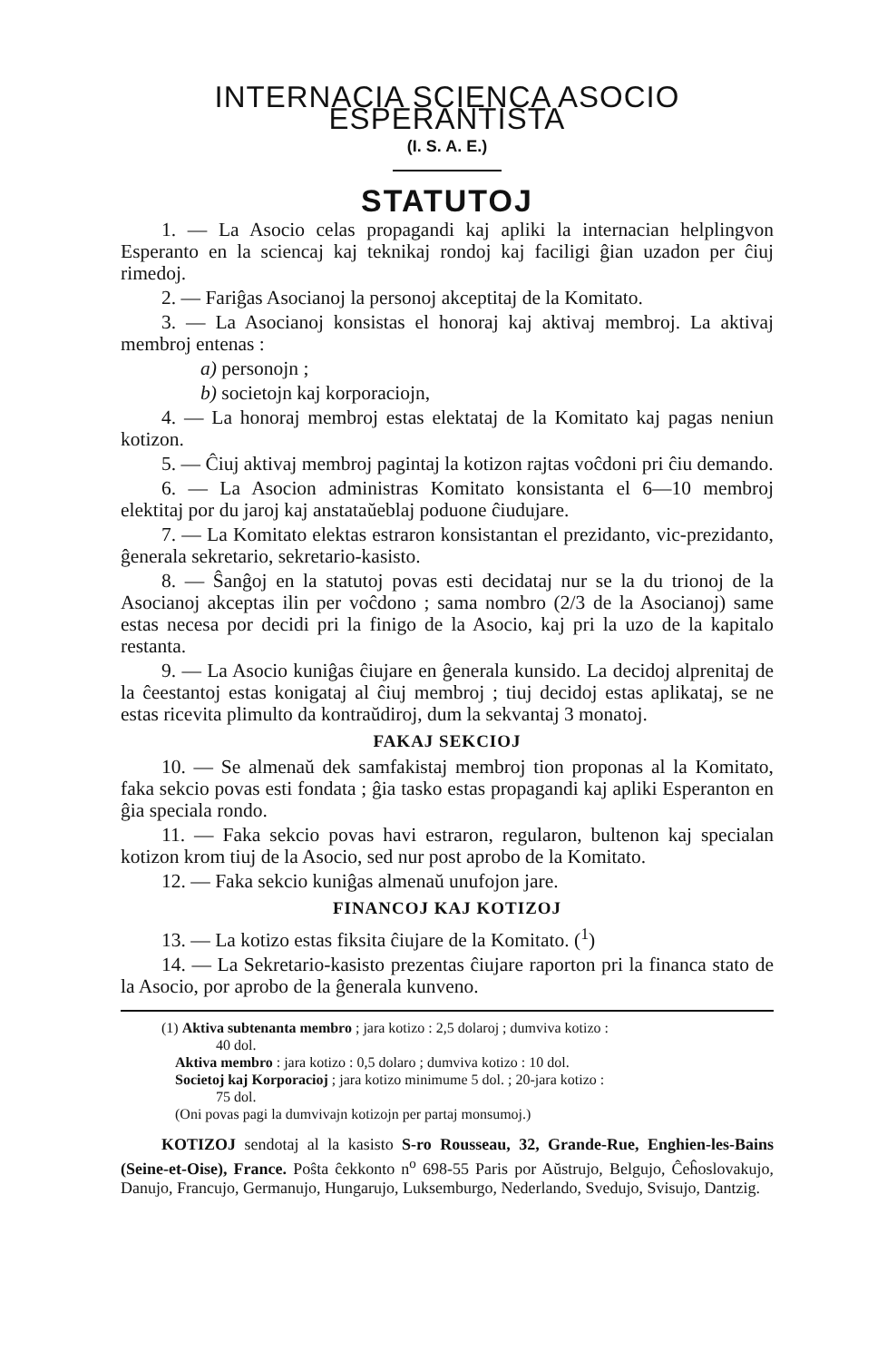INTERNACIA SCIENCA ASOCIO ESPERANTISTA
(I. S. A. E.)
STATUTOJ
1. — La Asocio celas propagandi kaj apliki la internacian helplingvon Esperanto en la sciencaj kaj teknikaj rondoj kaj faciligi ĝian uzadon per ĉiuj rimedoj.
2. — Fariĝas Asocianoj la personoj akceptitaj de la Komitato.
3. — La Asocianoj konsistas el honoraj kaj aktivaj membroj. La aktivaj membroj entenas :
a) personojn ;
b) societojn kaj korporaciojn,
4. — La honoraj membroj estas elektataj de la Komitato kaj pagas neniun kotizon.
5. — Ĉiuj aktivaj membroj pagintaj la kotizon rajtas voĉdoni pri ĉiu demando.
6. — La Asocion administras Komitato konsistanta el 6—10 membroj elektitaj por du jaroj kaj anstataŭeblaj poduone ĉiudujare.
7. — La Komitato elektas estraron konsistantan el prezidanto, vic-prezidanto, ĝenerala sekretario, sekretario-kasisto.
8. — Ŝanĝoj en la statutoj povas esti decidataj nur se la du trionoj de la Asocianoj akceptas ilin per voĉdono ; sama nombro (2/3 de la Asocianoj) same estas necesa por decidi pri la finigo de la Asocio, kaj pri la uzo de la kapitalo restanta.
9. — La Asocio kuniĝas ĉiujare en ĝenerala kunsido. La decidoj alprenitaj de la ĉeestantoj estas konigataj al ĉiuj membroj ; tiuj decidoj estas aplikataj, se ne estas ricevita plimulto da kontraŭdiroj, dum la sekvantaj 3 monatoj.
FAKAJ SEKCIOJ
10. — Se almenaŭ dek samfakistaj membroj tion proponas al la Komitato, faka sekcio povas esti fondata ; ĝia tasko estas propagandi kaj apliki Esperanton en ĝia speciala rondo.
11. — Faka sekcio povas havi estraron, regularon, bultenon kaj specialan kotizon krom tiuj de la Asocio, sed nur post aprobo de la Komitato.
12. — Faka sekcio kuniĝas almenaŭ unufojon jare.
FINANCOJ KAJ KOTIZOJ
13. — La kotizo estas fiksita ĉiujare de la Komitato. (<sup>1</sup>)
14. — La Sekretario-kasisto prezentas ĉiujare raporton pri la financa stato de la Asocio, por aprobo de la ĝenerala kunveno.
(1) Aktiva subtenanta membro ; jara kotizo : 2,5 dolaroj ; dumviva kotizo :
40 dol.
Aktiva membro : jara kotizo : 0,5 dolaro ; dumviva kotizo : 10 dol.
Societoj kaj Korporacioj ; jara kotizo minimume 5 dol. ; 20-jara kotizo :
75 dol.
(Oni povas pagi la dumvivajn kotizojn per partaj monsumoj.)
KOTIZOJ sendotaj al la kasisto S-ro Rousseau, 32, Grande-Rue, Enghien-les-Bains (Seine-et-Oise), France. Poŝta ĉekkonto n<sup>o</sup> 698-55 Paris por Aŭstrujo, Belgujo, Ĉeĥoslovakujo, Danujo, Francujo, Germanujo, Hungarujo, Luksemburgo, Nederlando, Svedujo, Svisujo, Dantzig.